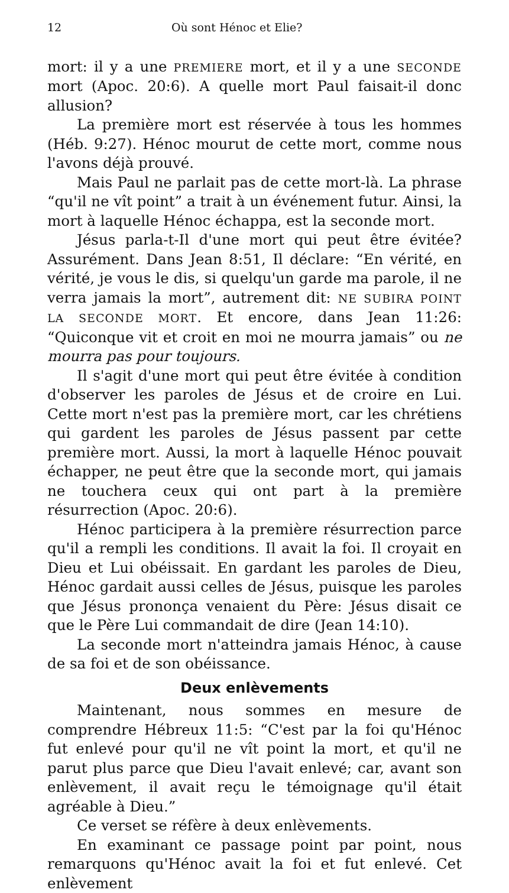12 Où sont Hénoc et Elie?
mort: il y a une PREMIERE mort, et il y a une SECONDE mort (Apoc. 20:6). A quelle mort Paul faisait-il donc allusion?
La première mort est réservée à tous les hommes (Héb. 9:27). Hénoc mourut de cette mort, comme nous l'avons déjà prouvé.
Mais Paul ne parlait pas de cette mort-là. La phrase “qu'il ne vît point” a trait à un événement futur. Ainsi, la mort à laquelle Hénoc échappa, est la seconde mort.
Jésus parla-t-Il d'une mort qui peut être évitée? Assurément. Dans Jean 8:51, Il déclare: “En vérité, en vérité, je vous le dis, si quelqu'un garde ma parole, il ne verra jamais la mort”, autrement dit: NE SUBIRA POINT LA SECONDE MORT. Et encore, dans Jean 11:26: “Quiconque vit et croit en moi ne mourra jamais” ou ne mourra pas pour toujours.
Il s'agit d'une mort qui peut être évitée à condition d'observer les paroles de Jésus et de croire en Lui. Cette mort n'est pas la première mort, car les chrétiens qui gardent les paroles de Jésus passent par cette première mort. Aussi, la mort à laquelle Hénoc pouvait échapper, ne peut être que la seconde mort, qui jamais ne touchera ceux qui ont part à la première résurrection (Apoc. 20:6).
Hénoc participera à la première résurrection parce qu'il a rempli les conditions. Il avait la foi. Il croyait en Dieu et Lui obéissait. En gardant les paroles de Dieu, Hénoc gardait aussi celles de Jésus, puisque les paroles que Jésus prononça venaient du Père: Jésus disait ce que le Père Lui commandait de dire (Jean 14:10).
La seconde mort n'atteindra jamais Hénoc, à cause de sa foi et de son obéissance.
Deux enlèvements
Maintenant, nous sommes en mesure de comprendre Hébreux 11:5: “C'est par la foi qu'Hénoc fut enlevé pour qu'il ne vît point la mort, et qu'il ne parut plus parce que Dieu l'avait enlevé; car, avant son enlèvement, il avait reçu le témoignage qu'il était agréable à Dieu.”
Ce verset se réfère à deux enlèvements.
En examinant ce passage point par point, nous remarquons qu'Hénoc avait la foi et fut enlevé. Cet enlèvement